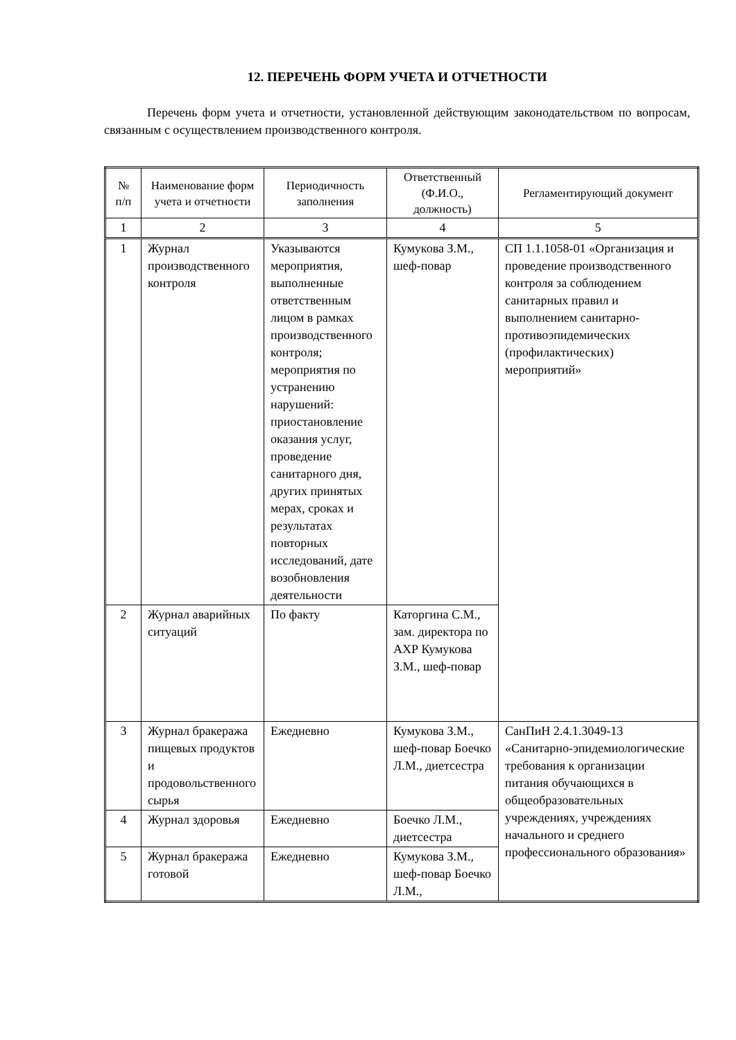12. ПЕРЕЧЕНЬ ФОРМ УЧЕТА И ОТЧЕТНОСТИ
Перечень форм учета и отчетности, установленной действующим законодательством по вопросам, связанным с осуществлением производственного контроля.
| № п/п | Наименование форм учета и отчетности | Периодичность заполнения | Ответственный (Ф.И.О., должность) | Регламентирующий документ |
| --- | --- | --- | --- | --- |
| 1 | 2 | 3 | 4 | 5 |
| 1 | Журнал производственного контроля | Указываются мероприятия, выполненные ответственным лицом в рамках производственного контроля; мероприятия по устранению нарушений: приостановление оказания услуг, проведение санитарного дня, других принятых мерах, сроках и результатах повторных исследований, дате возобновления деятельности | Кумукова З.М., шеф-повар | СП 1.1.1058-01 «Организация и проведение производственного контроля за соблюдением санитарных правил и выполнением санитарно-противоэпидемических (профилактических) мероприятий» |
| 2 | Журнал аварийных ситуаций | По факту | Каторгина С.М., зам. директора по АХР Кумукова З.М., шеф-повар | |
| 3 | Журнал бракеража пищевых продуктов и продовольственного сырья | Ежедневно | Кумукова З.М., шеф-повар Боечко Л.М., диетсестра | СанПиН 2.4.1.3049-13 «Санитарно-эпидемиологические требования к организации питания обучающихся в общеобразовательных учреждениях, учреждениях начального и среднего профессионального образования» |
| 4 | Журнал здоровья | Ежедневно | Боечко Л.М., диетсестра | |
| 5 | Журнал бракеража готовой | Ежедневно | Кумукова З.М., шеф-повар Боечко Л.М., | |